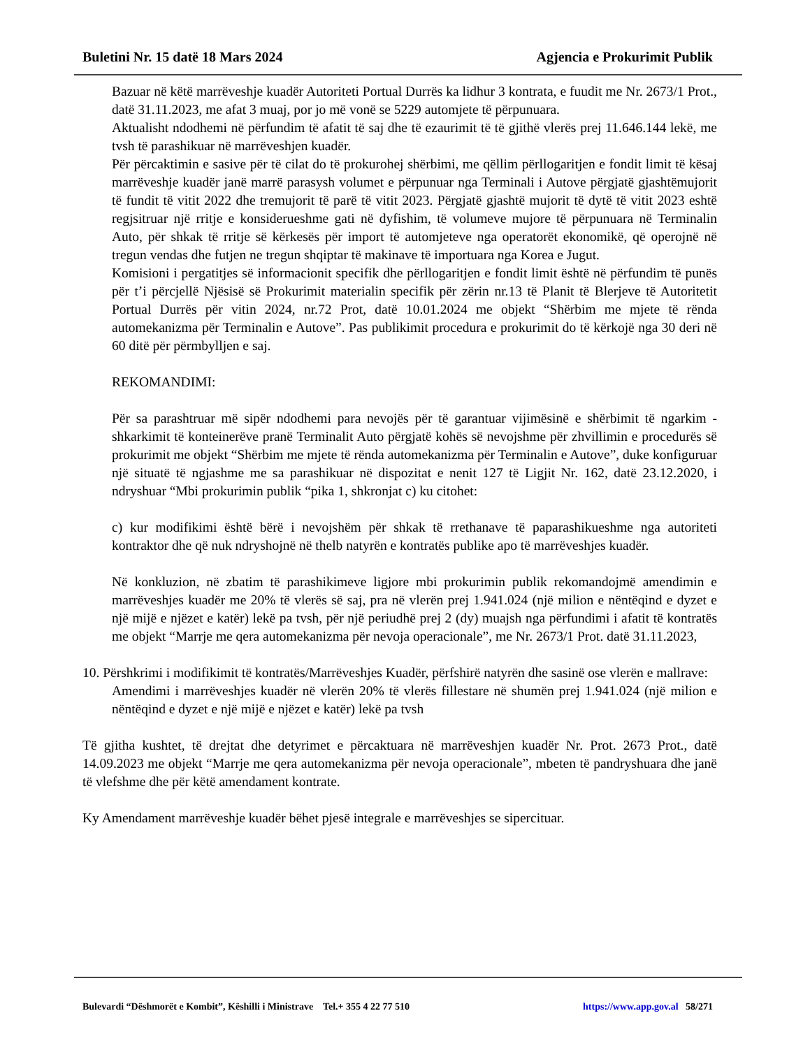Buletini Nr. 15 datë 18 Mars 2024 Agjencia e Prokurimit Publik
Bazuar në këtë marrëveshje kuadër Autoriteti Portual Durrës ka lidhur 3 kontrata, e fuudit me Nr. 2673/1 Prot., datë 31.11.2023, me afat 3 muaj, por jo më vonë se 5229 automjete të përpunuara.
Aktualisht ndodhemi në përfundim të afatit të saj dhe të ezaurimit të të gjithë vlerës prej 11.646.144 lekë, me tvsh të parashikuar në marrëveshjen kuadër.
Për përcaktimin e sasive për të cilat do të prokurohej shërbimi, me qëllim përllogaritjen e fondit limit të kësaj marrëveshje kuadër janë marrë parasysh volumet e përpunuar nga Terminali i Autove përgjatë gjashtëmujorit të fundit të vitit 2022 dhe tremujorit të parë të vitit 2023. Përgjatë gjashtë mujorit të dytë të vitit 2023 eshtë regjsitruar një rritje e konsiderueshme gati në dyfishim, të volumeve mujore të përpunuara në Terminalin Auto, për shkak të rritje së kërkesës për import të automjeteve nga operatorët ekonomikë, që operojnë në tregun vendas dhe futjen ne tregun shqiptar të makinave të importuara nga Korea e Jugut.
Komisioni i pergatitjes së informacionit specifik dhe përllogaritjen e fondit limit është në përfundim të punës për t’i përcjellë Njësisë së Prokurimit materialin specifik për zërin nr.13 të Planit të Blerjeve të Autoritetit Portual Durrës për vitin 2024, nr.72 Prot, datë 10.01.2024 me objekt “Shërbim me mjete të rënda automekanizma për Terminalin e Autove”. Pas publikimit procedura e prokurimit do të kërkojë nga 30 deri në 60 ditë për përmbylljen e saj.
REKOMANDIMI:
Për sa parashtruar më sipër ndodhemi para nevojës për të garantuar vijimësinë e shërbimit të ngarkim - shkarkimit të konteinerëve pranë Terminalit Auto përgjatë kohës së nevojshme për zhvillimin e procedurës së prokurimit me objekt “Shërbim me mjete të rënda automekanizma për Terminalin e Autove”, duke konfiguruar një situatë të ngjashme me sa parashikuar në dispozitat e nenit 127 të Ligjit Nr. 162, datë 23.12.2020, i ndryshuar “Mbi prokurimin publik “pika 1, shkronjat c) ku citohet:
c) kur modifikimi është bërë i nevojshëm për shkak të rrethanave të paparashikueshme nga autoriteti kontraktor dhe që nuk ndryshojnë në thelb natyrën e kontratës publike apo të marrëveshjes kuadër.
Në konkluzion, në zbatim të parashikimeve ligjore mbi prokurimin publik rekomandojmë amendimin e marrëveshjes kuadër me 20% të vlerës së saj, pra në vlerën prej 1.941.024 (një milion e nëntëqind e dyzet e një mijë e njëzet e katër) lekë pa tvsh, për një periudhë prej 2 (dy) muajsh nga përfundimi i afatit të kontratës me objekt “Marrje me qera automekanizma për nevoja operacionale”, me Nr. 2673/1 Prot. datë 31.11.2023,
10. Përshkrimi i modifikimit të kontratës/Marrëveshjes Kuadër, përfshirë natyrën dhe sasinë ose vlerën e mallrave:
Amendimi i marrëveshjes kuadër në vlerën 20% të vlerës fillestare në shumën prej 1.941.024 (një milion e nëntëqind e dyzet e një mijë e njëzet e katër) lekë pa tvsh
Të gjitha kushtet, të drejtat dhe detyrimet e përcaktuara në marrëveshjen kuadër Nr. Prot. 2673 Prot., datë 14.09.2023 me objekt “Marrje me qera automekanizma për nevoja operacionale”, mbeten të pandryshuara dhe janë të vlefshme dhe për këtë amendament kontrate.
Ky Amendament marrëveshje kuadër bëhet pjesë integrale e marrëveshjes se sipercituar.
Bulevardi “Dëshmorët e Kombit”, Këshilli i Ministrave Tel.+ 355 4 22 77 510 https://www.app.gov.al 58/271